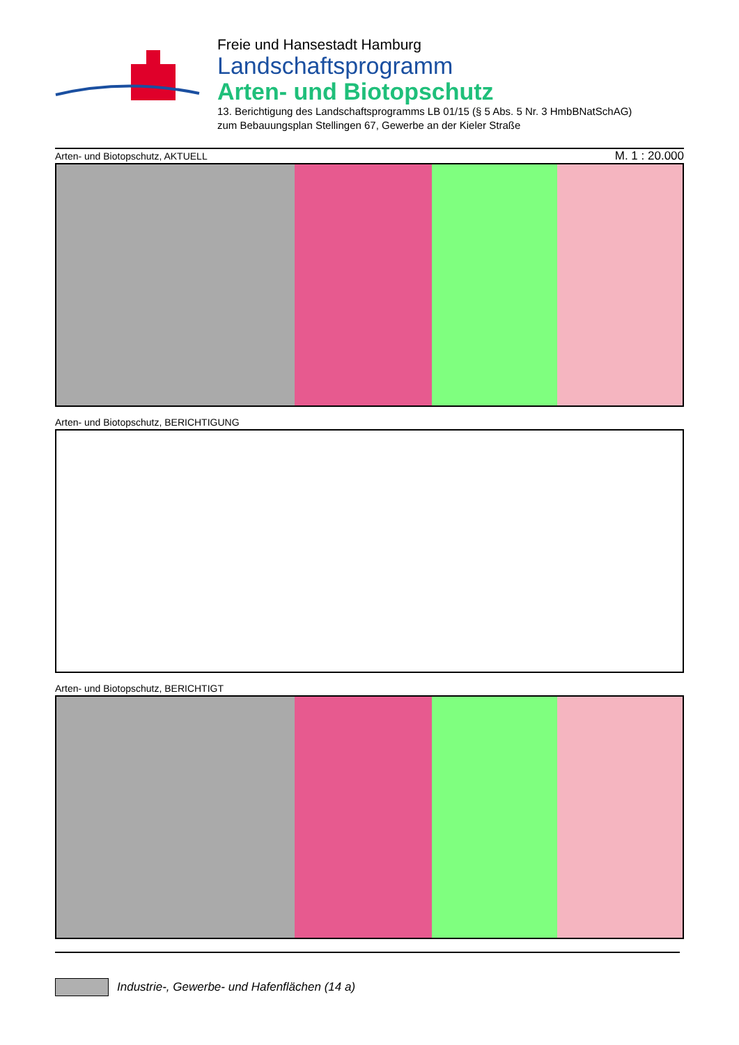Freie und Hansestadt Hamburg
Landschaftsprogramm
Arten- und Biotopschutz
13. Berichtigung des Landschaftsprogramms LB 01/15 (§ 5 Abs. 5 Nr. 3 HmbBNatSchAG)
zum Bebauungsplan Stellingen 67, Gewerbe an der Kieler Straße
Arten- und Biotopschutz, AKTUELL M. 1 : 20.000
Arten- und Biotopschutz, BERICHTIGUNG
Arten- und Biotopschutz, BERICHTIGT
Industrie-, Gewerbe- und Hafenflächen (14 a)